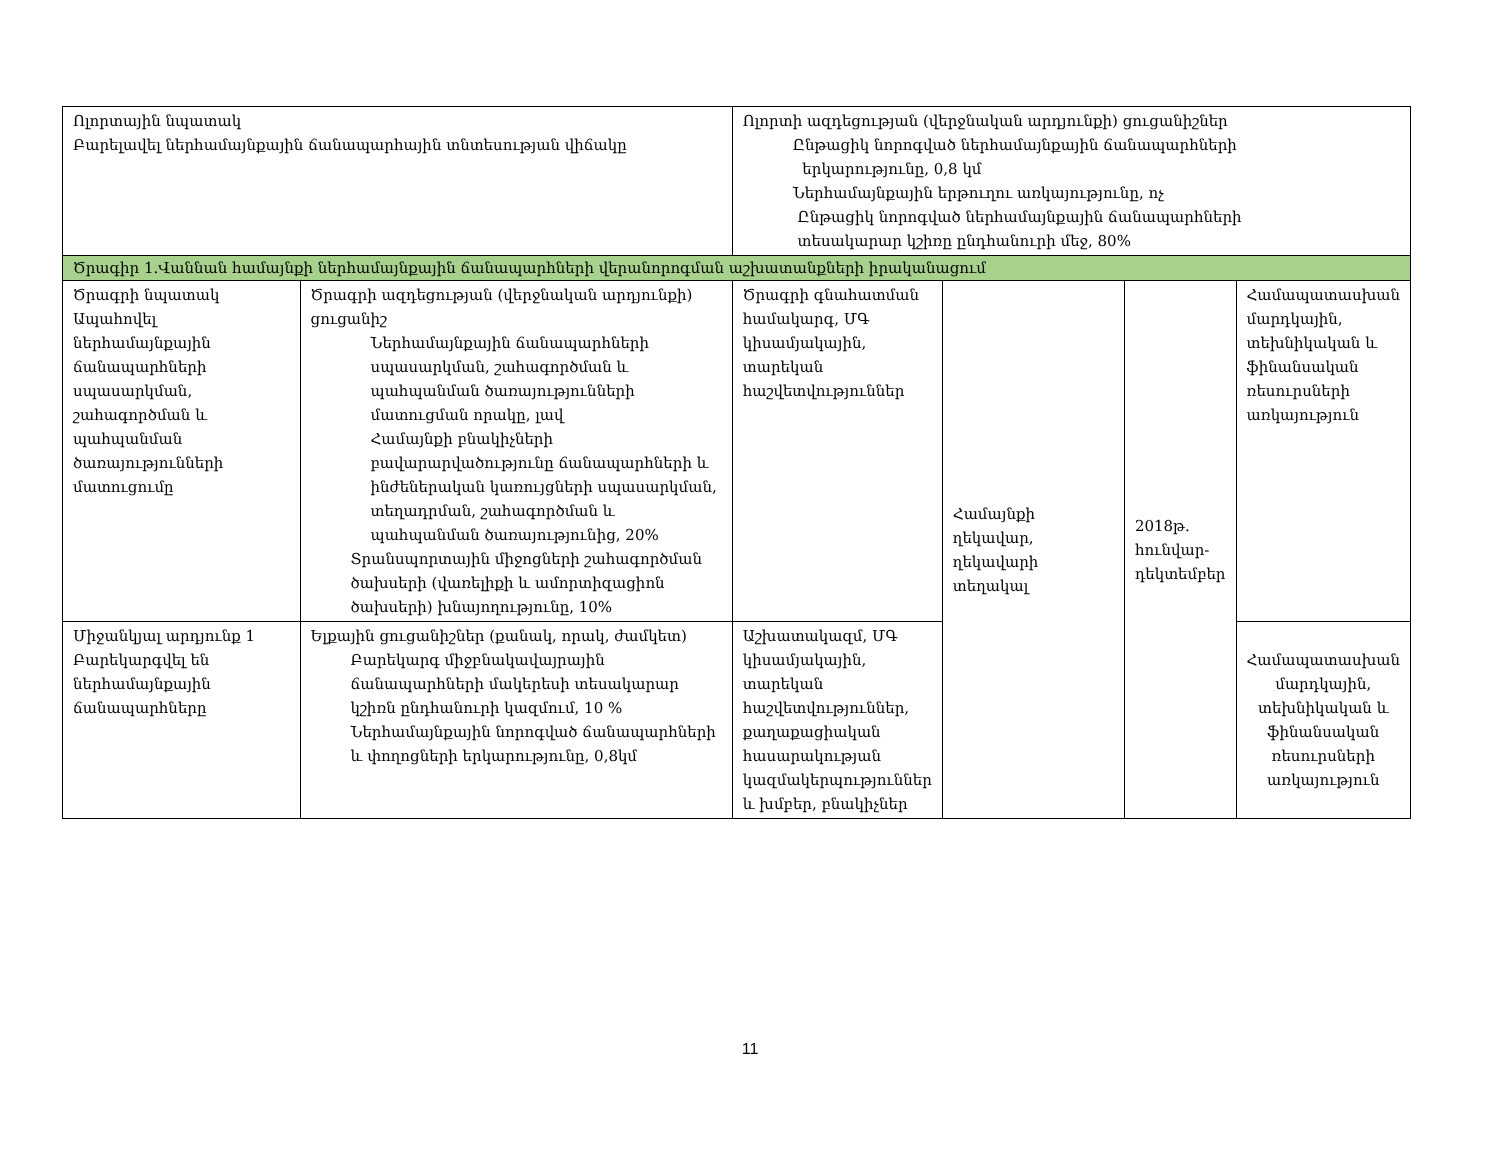| Ոլորտային նպատակ Բարելավել ներհամայնքային ճանապարհային տնտեսության վիճակը | | Ոլորտի ազդեցության (վերջնական արդյունքի) ցուցանիշներ Ընթացիկ նորոգված ներհամայնքային ճանապարհների երկարությունը, 0,8 կմ Ներհամայնքային երթուղու առկայությունը, ոչ Ընթացիկ նորոգված ներհամայնքային ճանապարհների տեսակարար կշիռը ընդհանուրի մեջ, 80% | | | |
| Ծրագիր 1.Վաննան համայնքի ներհամայնքային ճանապարհների վերանորոգման աշխատանքների իրականացում | | | | | |
| Ծրագրի նպատակ Ապահովել ներհամայնքային ճանապարհների սպասարկման, շահագործման և պահպանման ծառայությունների մատուցումը | Ծրագրի ազդեցության (վերջնական արդյունքի) ցուցանիշ Ներհամայնքային ճանապարհների սպասարկման, շահագործման և պահպանման ծառայությունների մատուցման որակը, լավ Համայնքի բնակիչների բավարարվածությունը ճանապարհների և ինժեներական կառույցների սպասարկման, տեղադրման, շահագործման և պահպանման ծառայությունից, 20% Տրանսպորտային միջոցների շահագործման ծախսերի (վառելիքի և ամորտիզացիոն ծախսերի) խնայողությունը, 10% | Ծրագրի գնահատման համակարգ, ՄԳ կիսամյակային, տարեկան հաշվետվություններ | Համայնքի ղեկավար, ղեկավարի տեղակալ | 2018թ. հունվար-դեկտեմբեր | Համապատասխան մարդկային, տեխնիկական և ֆինանսական ռեսուրսների առկայություն |
| Միջանկյալ արդյունք 1 Բարեկարգվել են ներհամայնքային ճանապարհները | Ելքային ցուցանիշներ (քանակ, որակ, ժամկետ) Բարեկարգ միջբնակավայրային ճանապարհների մակերեսի տեսակարար կշիռն ընդհանուրի կազմում, 10 % Ներհամայնքային նորոգված ճանապարհների և փողոցների երկարությունը, 0,8կմ | Աշխատակազմ, ՄԳ կիսամյակային, տարեկան հաշվետվություններ, քաղաքացիական հասարակության կազմակերպություններ և խմբեր, բնակիչներ | | | Համապատասխան մարդկային, տեխնիկական և ֆինանսական ռեսուրսների առկայություն |
11